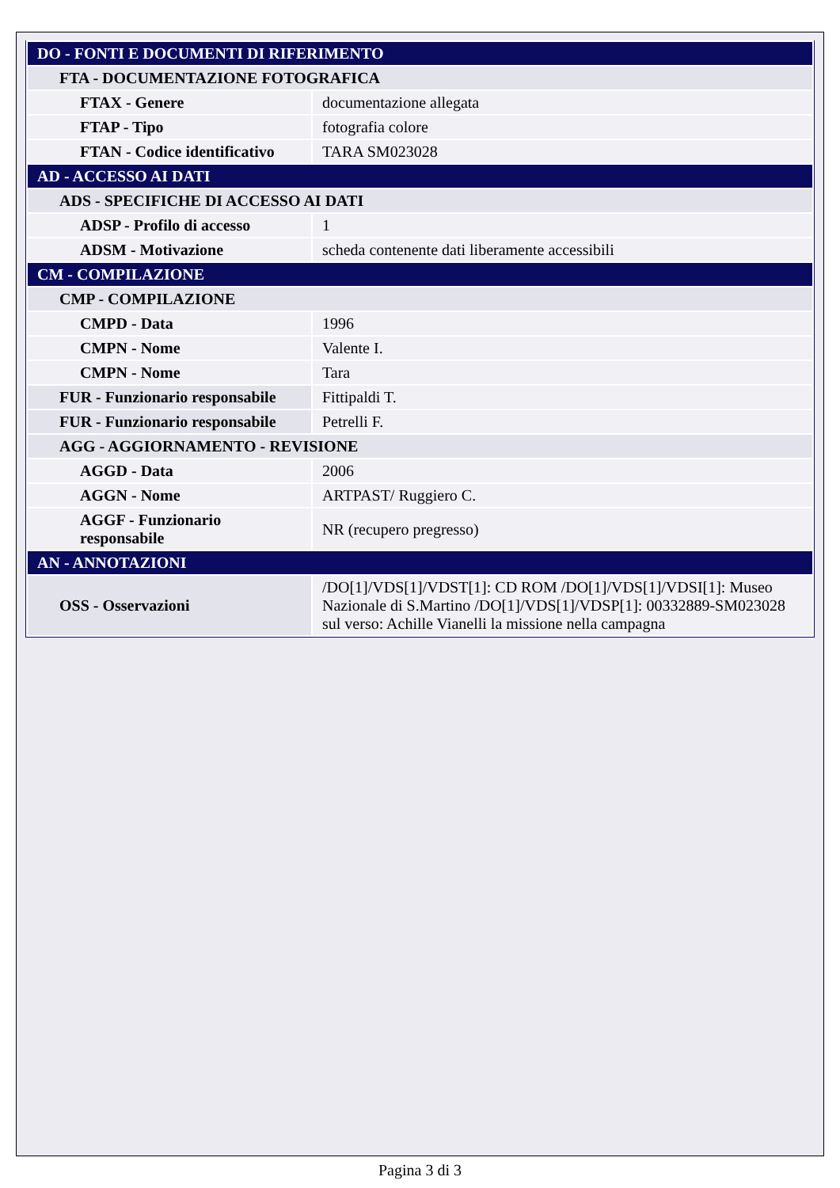| DO - FONTI E DOCUMENTI DI RIFERIMENTO | |
| FTA - DOCUMENTAZIONE FOTOGRAFICA | |
| FTAX - Genere | documentazione allegata |
| FTAP - Tipo | fotografia colore |
| FTAN - Codice identificativo | TARA SM023028 |
| AD - ACCESSO AI DATI | |
| ADS - SPECIFICHE DI ACCESSO AI DATI | |
| ADSP - Profilo di accesso | 1 |
| ADSM - Motivazione | scheda contenente dati liberamente accessibili |
| CM - COMPILAZIONE | |
| CMP - COMPILAZIONE | |
| CMPD - Data | 1996 |
| CMPN - Nome | Valente I. |
| CMPN - Nome | Tara |
| FUR - Funzionario responsabile | Fittipaldi T. |
| FUR - Funzionario responsabile | Petrelli F. |
| AGG - AGGIORNAMENTO - REVISIONE | |
| AGGD - Data | 2006 |
| AGGN - Nome | ARTPAST/ Ruggiero C. |
| AGGF - Funzionario responsabile | NR (recupero pregresso) |
| AN - ANNOTAZIONI | |
| OSS - Osservazioni | /DO[1]/VDS[1]/VDST[1]: CD ROM /DO[1]/VDS[1]/VDSI[1]: Museo Nazionale di S.Martino /DO[1]/VDS[1]/VDSP[1]: 00332889-SM023028 sul verso: Achille Vianelli la missione nella campagna |
Pagina 3 di 3